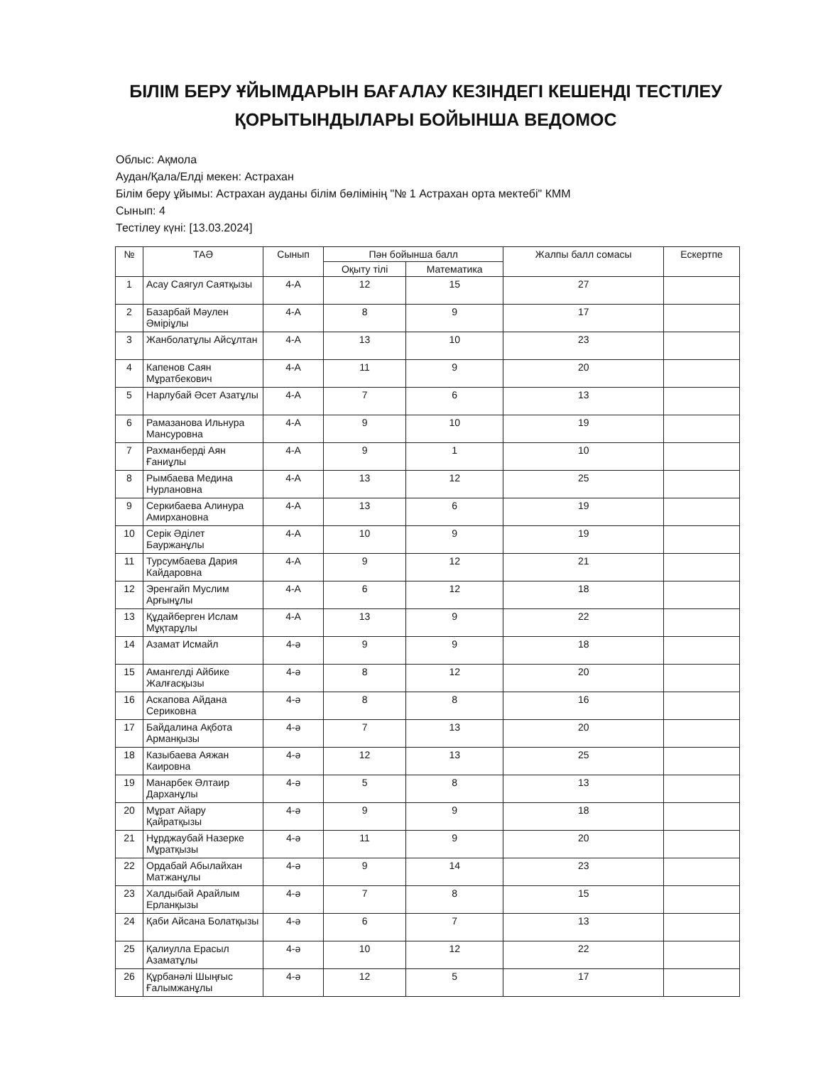БІЛІМ БЕРУ ҰЙЫМДАРЫН БАҒАЛАУ КЕЗІНДЕГІ КЕШЕНДІ ТЕСТІЛЕУ
ҚОРЫТЫНДЫЛАРЫ БОЙЫНША ВЕДОМОС
Облыс: Ақмола
Аудан/Қала/Елді мекен: Астрахан
Білім беру ұйымы: Астрахан ауданы білім бөлімінің "№ 1 Астрахан орта мектебі" КММ
Сынып: 4
Тестілеу күні: [13.03.2024]
| № | ТАӘ | Сынып | Пән бойынша балл | | Жалпы балл сомасы | Ескертпе |
| --- | --- | --- | --- | --- | --- | --- |
| | | | Оқыту тілі | Математика | | |
| 1 | Асау Саягул Саятқызы | 4-А | 12 | 15 | 27 | |
| 2 | Базарбай Мәулен Әміріұлы | 4-А | 8 | 9 | 17 | |
| 3 | Жанболатұлы Айсұлтан | 4-А | 13 | 10 | 23 | |
| 4 | Капенов Саян Мұратбекович | 4-А | 11 | 9 | 20 | |
| 5 | Нарлубай Әсет Азатұлы | 4-А | 7 | 6 | 13 | |
| 6 | Рамазанова Ильнура Мансуровна | 4-А | 9 | 10 | 19 | |
| 7 | Рахманберді Аян Ғаниұлы | 4-А | 9 | 1 | 10 | |
| 8 | Рымбаева Медина Нурлановна | 4-А | 13 | 12 | 25 | |
| 9 | Серкибаева Алинура Амирхановна | 4-А | 13 | 6 | 19 | |
| 10 | Серік Әділет Бауржанұлы | 4-А | 10 | 9 | 19 | |
| 11 | Турсумбаева Дария Кайдаровна | 4-А | 9 | 12 | 21 | |
| 12 | Эренгайп Муслим Арғынұлы | 4-А | 6 | 12 | 18 | |
| 13 | Құдайберген Ислам Мұқтарұлы | 4-А | 13 | 9 | 22 | |
| 14 | Азамат Исмайл | 4-ә | 9 | 9 | 18 | |
| 15 | Амангелді Айбике Жалғасқызы | 4-ә | 8 | 12 | 20 | |
| 16 | Аскапова Айдана Сериковна | 4-ә | 8 | 8 | 16 | |
| 17 | Байдалина Ақбота Арманқызы | 4-ә | 7 | 13 | 20 | |
| 18 | Казыбаева Аяжан Каировна | 4-ә | 12 | 13 | 25 | |
| 19 | Манарбек Әлтаир Дарханұлы | 4-ә | 5 | 8 | 13 | |
| 20 | Мұрат Айару Қайратқызы | 4-ә | 9 | 9 | 18 | |
| 21 | Нұрджаубай Назерке Мұратқызы | 4-ә | 11 | 9 | 20 | |
| 22 | Ордабай Абылайхан Матжанұлы | 4-ә | 9 | 14 | 23 | |
| 23 | Халдыбай Арайлым Ерланқызы | 4-ә | 7 | 8 | 15 | |
| 24 | Қаби Айсана Болатқызы | 4-ә | 6 | 7 | 13 | |
| 25 | Қалиулла Ерасыл Азаматұлы | 4-ә | 10 | 12 | 22 | |
| 26 | Құрбанәлі Шыңғыс Ғалымжанұлы | 4-ә | 12 | 5 | 17 | |